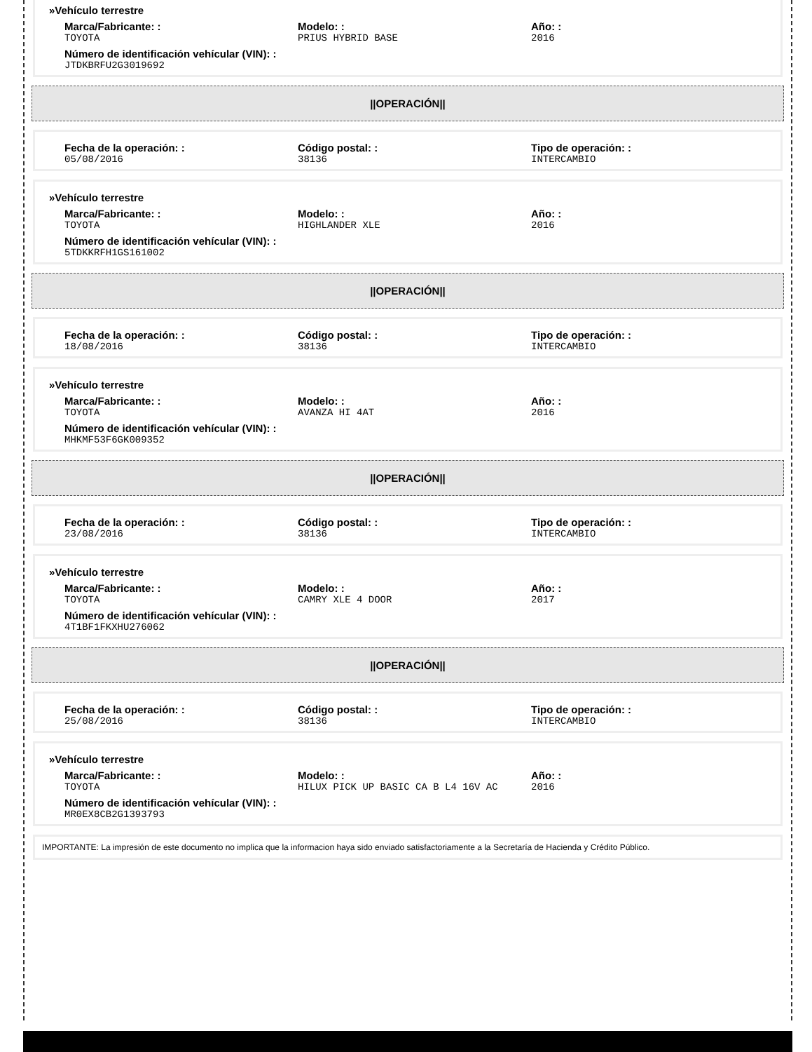»Vehículo terrestre
Marca/Fabricante: :
TOYOTA
Modelo: :
PRIUS HYBRID BASE
Año: :
2016
Número de identificación vehícular (VIN): :
JTDKBRFU2G3019692
||OPERACIÓN||
Fecha de la operación: :
05/08/2016
Código postal: :
38136
Tipo de operación: :
INTERCAMBIO
»Vehículo terrestre
Marca/Fabricante: :
TOYOTA
Modelo: :
HIGHLANDER XLE
Año: :
2016
Número de identificación vehícular (VIN): :
5TDKKRFH1GS161002
||OPERACIÓN||
Fecha de la operación: :
18/08/2016
Código postal: :
38136
Tipo de operación: :
INTERCAMBIO
»Vehículo terrestre
Marca/Fabricante: :
TOYOTA
Modelo: :
AVANZA HI 4AT
Año: :
2016
Número de identificación vehícular (VIN): :
MHKMF53F6GK009352
||OPERACIÓN||
Fecha de la operación: :
23/08/2016
Código postal: :
38136
Tipo de operación: :
INTERCAMBIO
»Vehículo terrestre
Marca/Fabricante: :
TOYOTA
Modelo: :
CAMRY XLE 4 DOOR
Año: :
2017
Número de identificación vehícular (VIN): :
4T1BF1FKXHU276062
||OPERACIÓN||
Fecha de la operación: :
25/08/2016
Código postal: :
38136
Tipo de operación: :
INTERCAMBIO
»Vehículo terrestre
Marca/Fabricante: :
TOYOTA
Modelo: :
HILUX PICK UP BASIC CA B L4 16V AC
Año: :
2016
Número de identificación vehícular (VIN): :
MR0EX8CB2G1393793
IMPORTANTE: La impresión de este documento no implica que la informacion haya sido enviado satisfactoriamente a la Secretaría de Hacienda y Crédito Público.